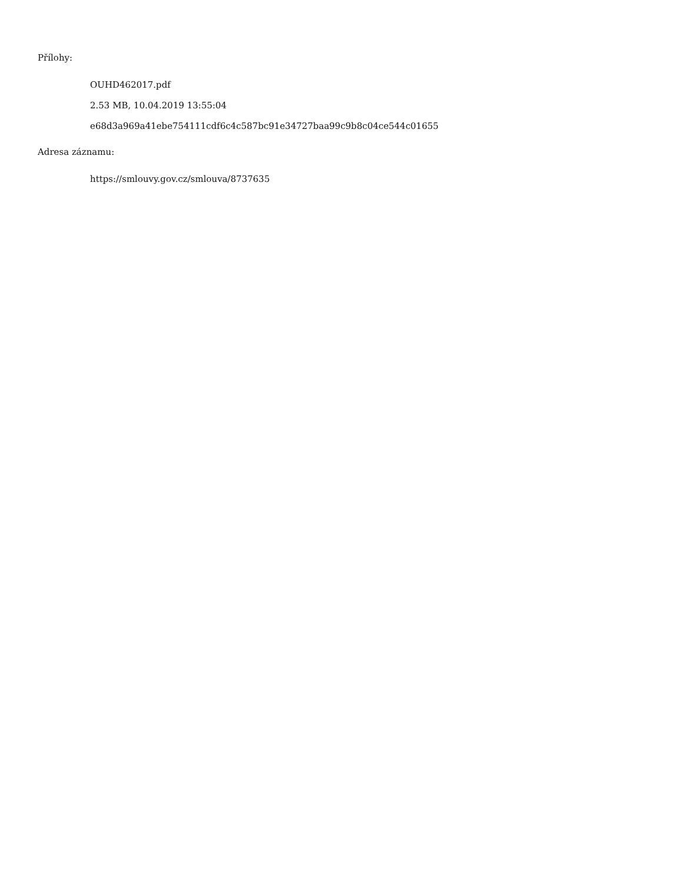Přílohy:
OUHD462017.pdf
2.53 MB, 10.04.2019 13:55:04
e68d3a969a41ebe754111cdf6c4c587bc91e34727baa99c9b8c04ce544c01655
Adresa záznamu:
https://smlouvy.gov.cz/smlouva/8737635